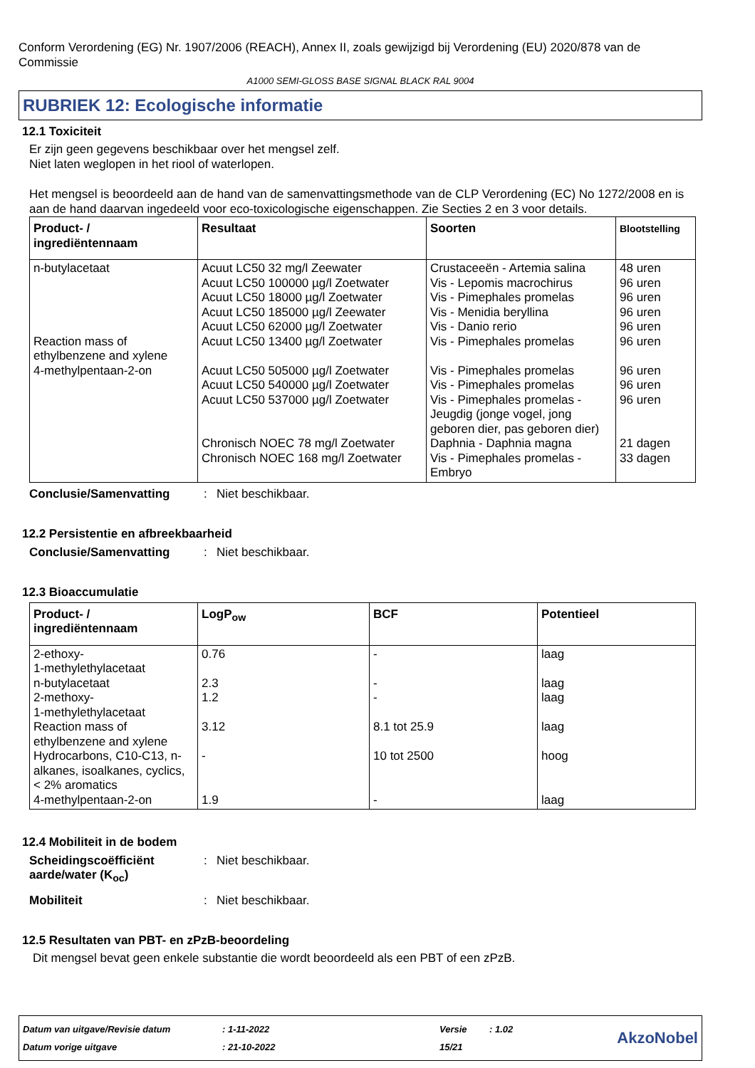Conform Verordening (EG) Nr. 1907/2006 (REACH), Annex II, zoals gewijzigd bij Verordening (EU) 2020/878 van de Commissie
A1000 SEMI-GLOSS BASE SIGNAL BLACK RAL 9004
RUBRIEK 12: Ecologische informatie
12.1 Toxiciteit
Er zijn geen gegevens beschikbaar over het mengsel zelf.
Niet laten weglopen in het riool of waterlopen.
Het mengsel is beoordeeld aan de hand van de samenvattingsmethode van de CLP Verordening (EC) No 1272/2008 en is aan de hand daarvan ingedeeld voor eco-toxicologische eigenschappen. Zie Secties 2 en 3 voor details.
| Product- / ingrediëntennaam | Resultaat | Soorten | Blootstelling |
| --- | --- | --- | --- |
| n-butylacetaat Reaction mass of ethylbenzene and xylene 4-methylpentaan-2-on | Acuut LC50 32 mg/l Zeewater Acuut LC50 100000 µg/l Zoetwater Acuut LC50 18000 µg/l Zoetwater Acuut LC50 185000 µg/l Zeewater Acuut LC50 62000 µg/l Zoetwater Acuut LC50 13400 µg/l Zoetwater Acuut LC50 505000 µg/l Zoetwater Acuut LC50 540000 µg/l Zoetwater Acuut LC50 537000 µg/l Zoetwater Chronisch NOEC 78 mg/l Zoetwater Chronisch NOEC 168 mg/l Zoetwater | Crustaceeën - Artemia salina Vis - Lepomis macrochirus Vis - Pimephales promelas Vis - Menidia beryllina Vis - Danio rerio Vis - Pimephales promelas Vis - Pimephales promelas Vis - Pimephales promelas Vis - Pimephales promelas - Jeugdig (jonge vogel, jong geboren dier, pas geboren dier) Daphnia - Daphnia magna Vis - Pimephales promelas - Embryo | 48 uren 96 uren 96 uren 96 uren 96 uren 96 uren 96 uren 96 uren 96 uren 21 dagen 33 dagen |
Conclusie/Samenvatting: Niet beschikbaar.
12.2 Persistentie en afbreekbaarheid
Conclusie/Samenvatting: Niet beschikbaar.
12.3 Bioaccumulatie
| Product- / ingrediëntennaam | LogP<sub>ow</sub> | BCF | Potentieel |
| --- | --- | --- | --- |
| 2-ethoxy- 1-methylethylacetaat n-butylacetaat 2-methoxy- 1-methylethylacetaat Reaction mass of ethylbenzene and xylene Hydrocarbons, C10-C13, n-alkanes, isoalkanes, cyclics, < 2% aromatics 4-methylpentaan-2-on | 0.76 2.3 1.2 3.12 - 1.9 | - - - 8.1 tot 25.9 10 tot 2500 - | laag laag laag laag hoog laag |
12.4 Mobiliteit in de bodem
Scheidingscoëfficiënt aarde/water (K<sub>oc</sub>): Niet beschikbaar.
Mobiliteit: Niet beschikbaar.
12.5 Resultaten van PBT- en zPzB-beoordeling
Dit mengsel bevat geen enkele substantie die wordt beoordeeld als een PBT of een zPzB.
Datum van uitgave/Revisie datum
Datum vorige uitgave
: 1-11-2022
: 21-10-2022
Versie
15/21
: 1.02
AkzoNobel